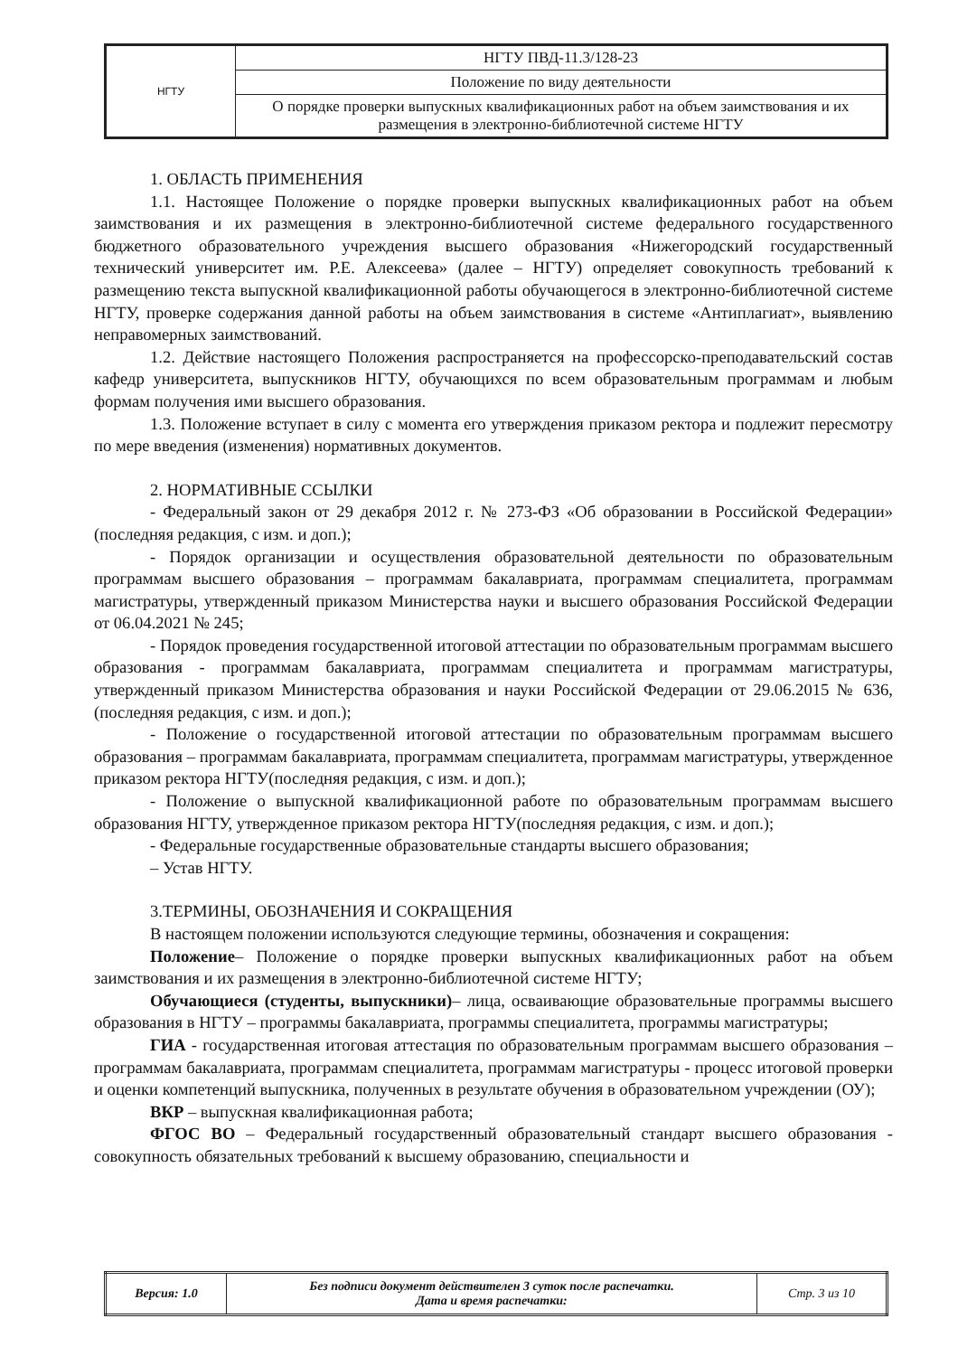| НГТУ | НГТУ ПВД-11.3/128-23 |
| | Положение по виду деятельности |
| | О порядке проверки выпускных квалификационных работ на объем заимствования и их размещения в электронно-библиотечной системе НГТУ |
1. ОБЛАСТЬ ПРИМЕНЕНИЯ
1.1. Настоящее Положение о порядке проверки выпускных квалификационных работ на объем заимствования и их размещения в электронно-библиотечной системе федерального государственного бюджетного образовательного учреждения высшего образования «Нижегородский государственный технический университет им. Р.Е. Алексеева» (далее – НГТУ) определяет совокупность требований к размещению текста выпускной квалификационной работы обучающегося в электронно-библиотечной системе НГТУ, проверке содержания данной работы на объем заимствования в системе «Антиплагиат», выявлению неправомерных заимствований.
1.2. Действие настоящего Положения распространяется на профессорско-преподавательский состав кафедр университета, выпускников НГТУ, обучающихся по всем образовательным программам и любым формам получения ими высшего образования.
1.3. Положение вступает в силу с момента его утверждения приказом ректора и подлежит пересмотру по мере введения (изменения) нормативных документов.
2. НОРМАТИВНЫЕ ССЫЛКИ
- Федеральный закон от 29 декабря 2012 г. № 273-ФЗ «Об образовании в Российской Федерации» (последняя редакция, с изм. и доп.);
- Порядок организации и осуществления образовательной деятельности по образовательным программам высшего образования – программам бакалавриата, программам специалитета, программам магистратуры, утвержденный приказом Министерства науки и высшего образования Российской Федерации от 06.04.2021 № 245;
- Порядок проведения государственной итоговой аттестации по образовательным программам высшего образования - программам бакалавриата, программам специалитета и программам магистратуры, утвержденный приказом Министерства образования и науки Российской Федерации от 29.06.2015 № 636, (последняя редакция, с изм. и доп.);
- Положение о государственной итоговой аттестации по образовательным программам высшего образования – программам бакалавриата, программам специалитета, программам магистратуры, утвержденное приказом ректора НГТУ(последняя редакция, с изм. и доп.);
- Положение о выпускной квалификационной работе по образовательным программам высшего образования НГТУ, утвержденное приказом ректора НГТУ(последняя редакция, с изм. и доп.);
- Федеральные государственные образовательные стандарты высшего образования;
– Устав НГТУ.
3.ТЕРМИНЫ, ОБОЗНАЧЕНИЯ И СОКРАЩЕНИЯ
В настоящем положении используются следующие термины, обозначения и сокращения:
Положение– Положение о порядке проверки выпускных квалификационных работ на объем заимствования и их размещения в электронно-библиотечной системе НГТУ;
Обучающиеся (студенты, выпускники)– лица, осваивающие образовательные программы высшего образования в НГТУ – программы бакалавриата, программы специалитета, программы магистратуры;
ГИА - государственная итоговая аттестация по образовательным программам высшего образования – программам бакалавриата, программам специалитета, программам магистратуры - процесс итоговой проверки и оценки компетенций выпускника, полученных в результате обучения в образовательном учреждении (ОУ);
ВКР – выпускная квалификационная работа;
ФГОС ВО – Федеральный государственный образовательный стандарт высшего образования - совокупность обязательных требований к высшему образованию, специальности и
| Версия: 1.0 | Без подписи документ действителен 3 суток после распечатки. Дата и время распечатки: | Стр. 3 из 10 |